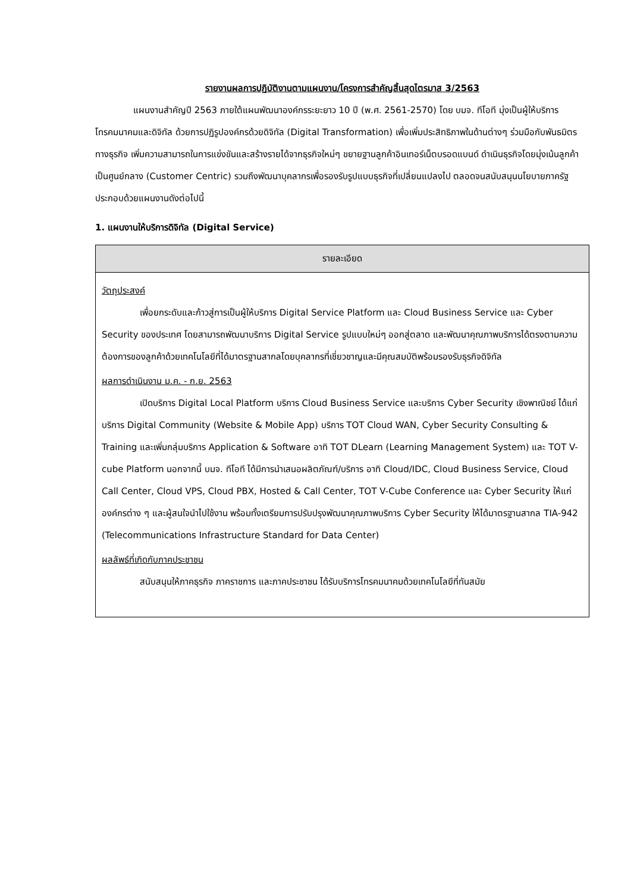รายงานผลการปฏิบัติงานตามแผนงาน/โครงการสำคัญสิ้นสุดไตรมาส 3/2563
แผนงานสำคัญปี 2563 ภายใต้แผนพัฒนาองค์กรระยะยาว 10 ปี (พ.ศ. 2561-2570) โดย บมจ. ทีโอที มุ่งเป็นผู้ให้บริการโทรคมนาคมและดิจิทัล ด้วยการปฏิรูปองค์กรด้วยดิจิทัล (Digital Transformation) เพื่อเพิ่มประสิทธิภาพในด้านต่างๆ ร่วมมือกับพันธมิตรทางธุรกิจ เพิ่มความสามารถในการแข่งขันและสร้างรายได้จากธุรกิจใหม่ๆ ขยายฐานลูกค้าอินเทอร์เน็ตบรอดแบนด์ ดำเนินธุรกิจโดยมุ่งเน้นลูกค้าเป็นศูนย์กลาง (Customer Centric) รวมถึงพัฒนาบุคลากรเพื่อรองรับรูปแบบธุรกิจที่เปลี่ยนแปลงไป ตลอดจนสนับสนุนนโยบายภาครัฐ ประกอบด้วยแผนงานดังต่อไปนี้
1. แผนงานให้บริการดิจิทัล (Digital Service)
| รายละเอียด |
| --- |
| วัตถุประสงค์ เพื่อยกระดับและก้าวสู่การเป็นผู้ให้บริการ Digital Service Platform และ Cloud Business Service และ Cyber Security ของประเทศ โดยสามารถพัฒนาบริการ Digital Service รูปแบบใหม่ๆ ออกสู่ตลาด และพัฒนาคุณภาพบริการได้ตรงตามความต้องการของลูกค้าด้วยเทคโนโลยีที่ได้มาตรฐานสากลโดยบุคลากรที่เชี่ยวชาญและมีคุณสมบัติพร้อมรองรับธุรกิจดิจิทัล ผลการดำเนินงาน ม.ค. - ก.ย. 2563 เปิดบริการ Digital Local Platform บริการ Cloud Business Service และบริการ Cyber Security เชิงพาณิชย์ ได้แก่ บริการ Digital Community (Website & Mobile App) บริการ TOT Cloud WAN, Cyber Security Consulting & Training และเพิ่มกลุ่มบริการ Application & Software อาทิ TOT DLearn (Learning Management System) และ TOT V-cube Platform นอกจากนี้ บมจ. ทีโอที ได้มีการนำเสนอผลิตภัณฑ์/บริการ อาทิ Cloud/IDC, Cloud Business Service, Cloud Call Center, Cloud VPS, Cloud PBX, Hosted & Call Center, TOT V-Cube Conference และ Cyber Security ให้แก่ องค์กรต่าง ๆ และผู้สนใจนำไปใช้งาน พร้อมทั้งเตรียมการปรับปรุงพัฒนาคุณภาพบริการ Cyber Security ให้ได้มาตรฐานสากล TIA-942 (Telecommunications Infrastructure Standard for Data Center) ผลลัพธ์ที่เกิดกับภาคประชาชน สนับสนุนให้ภาคธุรกิจ ภาคราชการ และภาคประชาชน ได้รับบริการโทรคมนาคมด้วยเทคโนโลยีที่ทันสมัย |